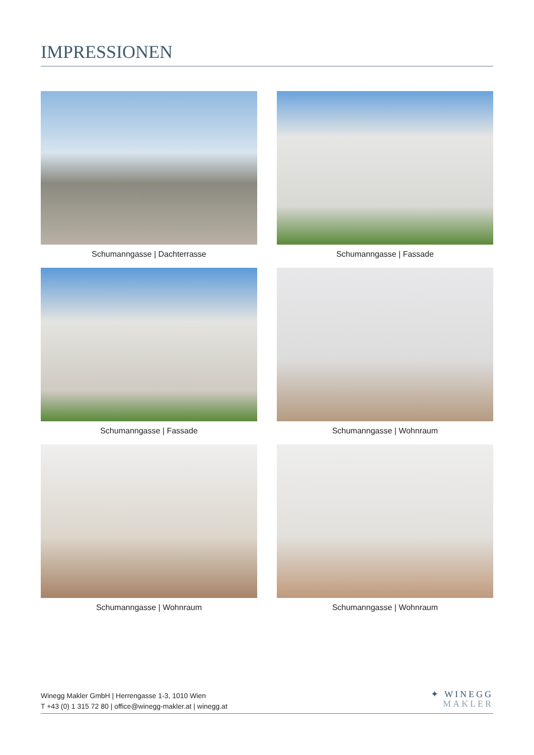IMPRESSIONEN
Schumanngasse | Dachterrasse
Schumanngasse | Fassade
Schumanngasse | Fassade
Schumanngasse | Wohnraum
Schumanngasse | Wohnraum
Schumanngasse | Wohnraum
Winegg Makler GmbH | Herrengasse 1-3, 1010 Wien
T +43 (0) 1 315 72 80 | office@winegg-makler.at | winegg.at
✦ WINEGG
MAKLER